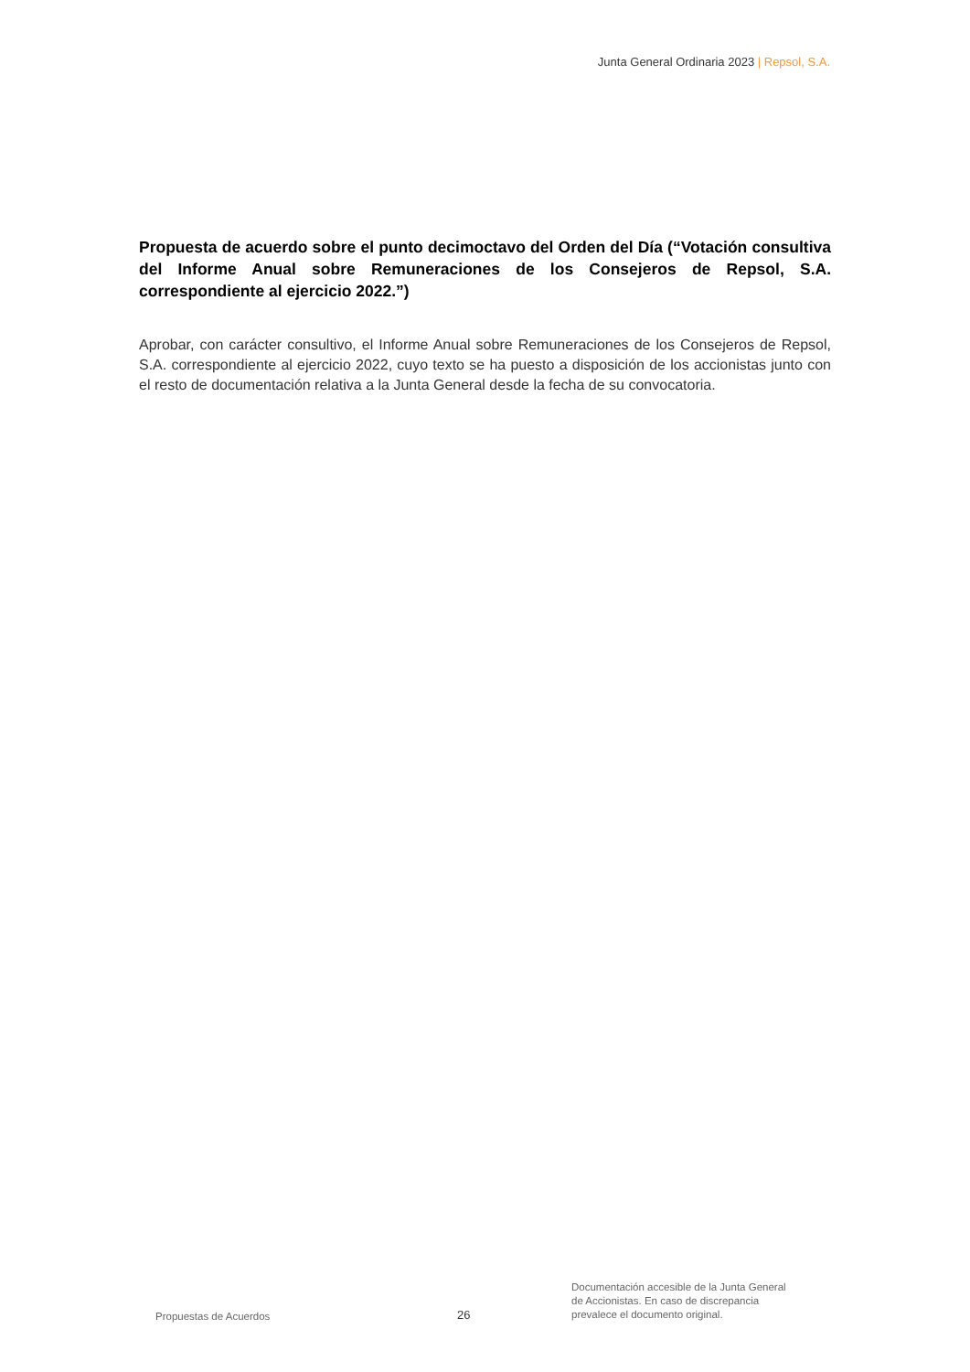Junta General Ordinaria 2023 | Repsol, S.A.
Propuesta de acuerdo sobre el punto decimoctavo del Orden del Día (“Votación consultiva del Informe Anual sobre Remuneraciones de los Consejeros de Repsol, S.A. correspondiente al ejercicio 2022.”)
Aprobar, con carácter consultivo, el Informe Anual sobre Remuneraciones de los Consejeros de Repsol, S.A. correspondiente al ejercicio 2022, cuyo texto se ha puesto a disposición de los accionistas junto con el resto de documentación relativa a la Junta General desde la fecha de su convocatoria.
Propuestas de Acuerdos
26
Documentación accesible de la Junta General
de Accionistas. En caso de discrepancia
prevalece el documento original.